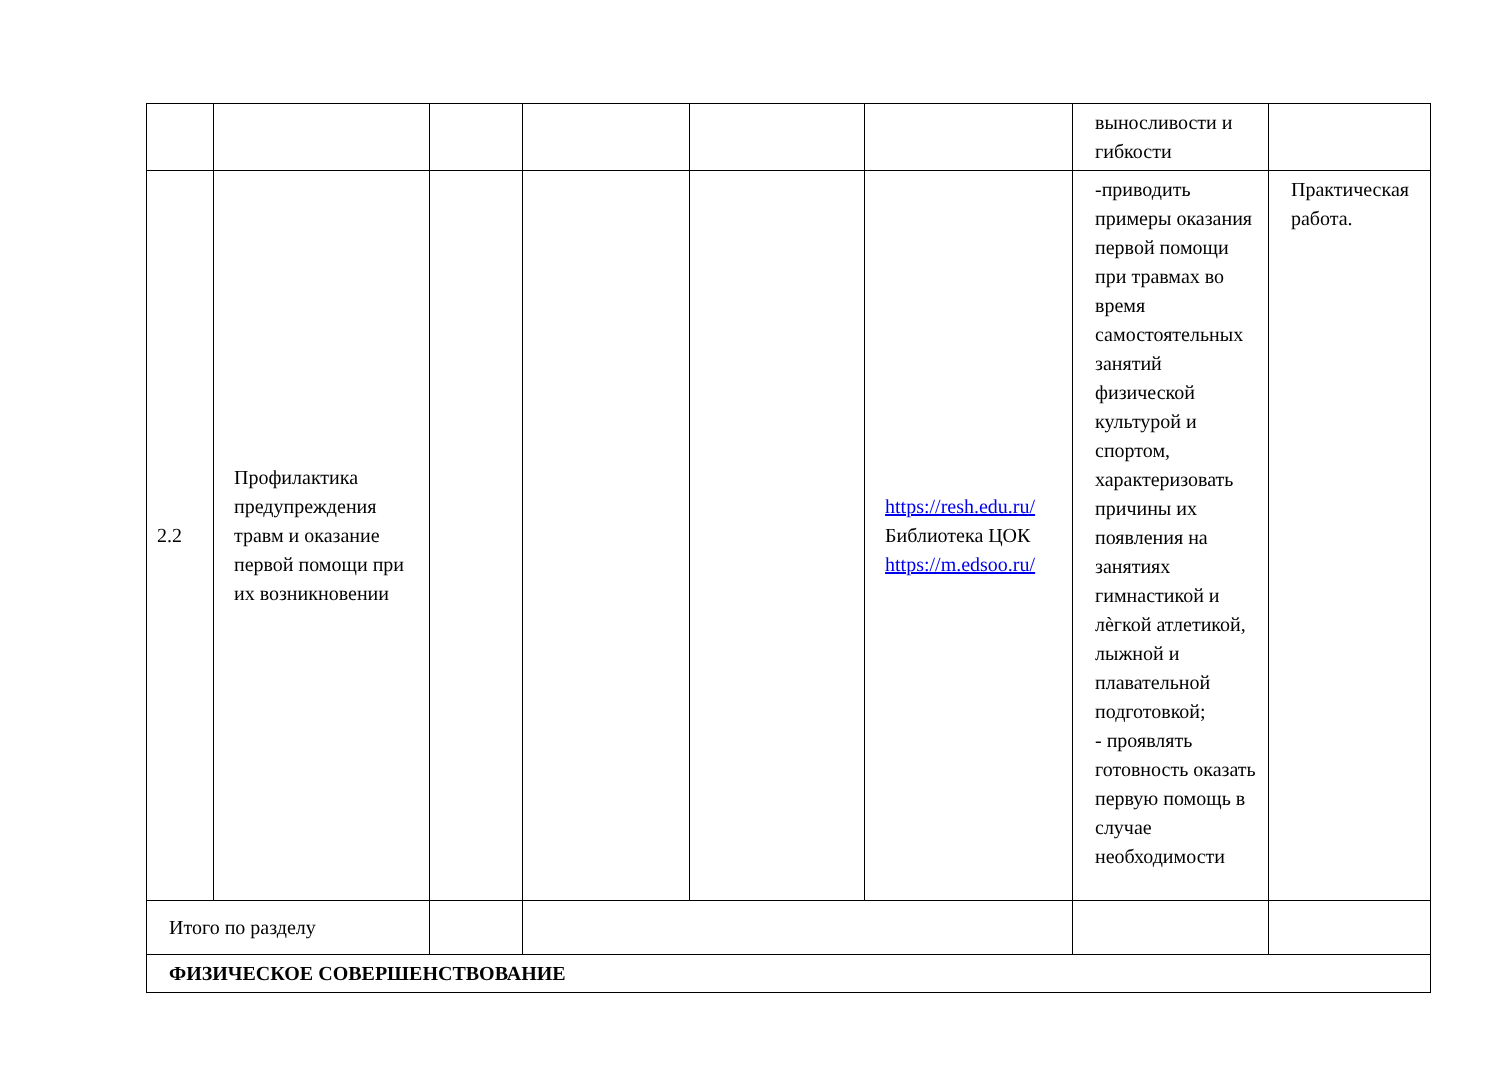| | | | | | | выносливости и гибкости | |
| 2.2 | Профилактика предупреждения травм и оказание первой помощи при их возникновении | | | | https://resh.edu.ru/ Библиотека ЦОК https://m.edsoo.ru/ | -приводить примеры оказания первой помощи при травмах во время самостоятельных занятий физической культурой и спортом, характеризовать причины их появления на занятиях гимнастикой и лѐгкой атлетикой, лыжной и плавательной подготовкой; - проявлять готовность оказать первую помощь в случае необходимости | Практическая работа. |
| Итого по разделу | | | | | | | |
| ФИЗИЧЕСКОЕ СОВЕРШЕНСТВОВАНИЕ | | | | | | | |